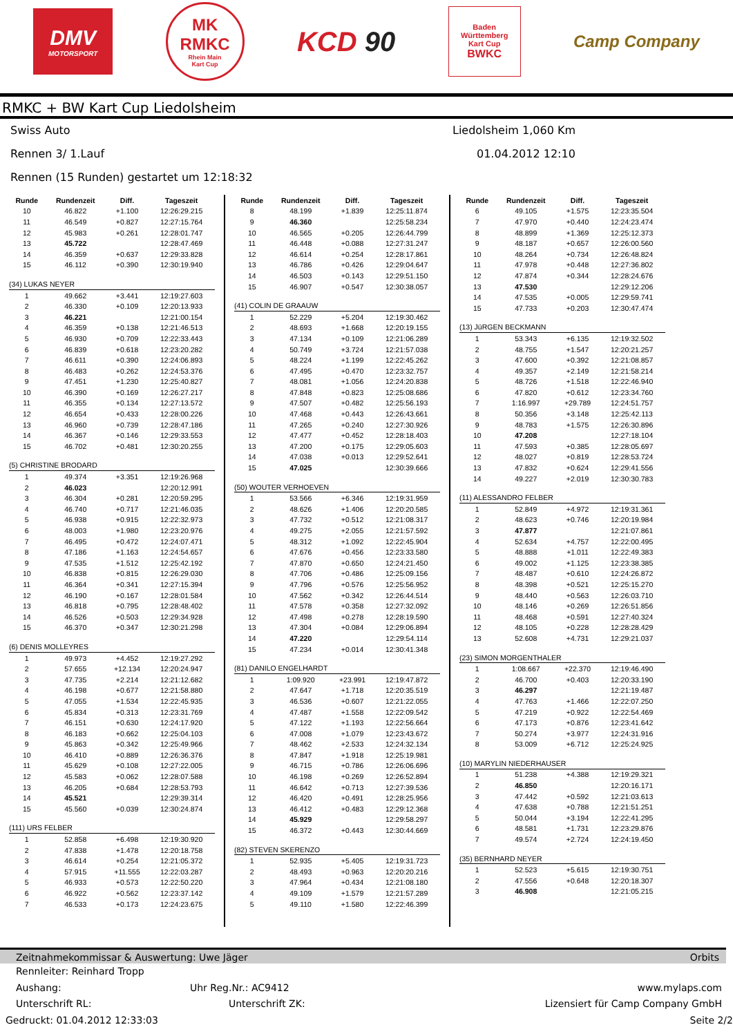DMV
MOTORSPORT
MK
RMKC
Rhein Main
Kart Cup
KCD 90
Baden
Württemberg
Kart Cup
BWKC
Camp Company
RMKC + BW Kart Cup Liedolsheim
Swiss Auto Liedolsheim 1,060 Km
Rennen 3/ 1.Lauf 01.04.2012 12:10
Rennen (15 Runden) gestartet um 12:18:32
| Runde | Rundenzeit | Diff. | Tageszeit |
| --- | --- | --- | --- |
| 10 | 46.822 | +1.100 | 12:26:29.215 |
| 11 | 46.549 | +0.827 | 12:27:15.764 |
| 12 | 45.983 | +0.261 | 12:28:01.747 |
| 13 | 45.722 | | 12:28:47.469 |
| 14 | 46.359 | +0.637 | 12:29:33.828 |
| 15 | 46.112 | +0.390 | 12:30:19.940 |
| (34) LUKAS NEYER | | | |
| 1 | 49.662 | +3.441 | 12:19:27.603 |
| 2 | 46.330 | +0.109 | 12:20:13.933 |
| 3 | 46.221 | | 12:21:00.154 |
| 4 | 46.359 | +0.138 | 12:21:46.513 |
| 5 | 46.930 | +0.709 | 12:22:33.443 |
| 6 | 46.839 | +0.618 | 12:23:20.282 |
| 7 | 46.611 | +0.390 | 12:24:06.893 |
| 8 | 46.483 | +0.262 | 12:24:53.376 |
| 9 | 47.451 | +1.230 | 12:25:40.827 |
| 10 | 46.390 | +0.169 | 12:26:27.217 |
| 11 | 46.355 | +0.134 | 12:27:13.572 |
| 12 | 46.654 | +0.433 | 12:28:00.226 |
| 13 | 46.960 | +0.739 | 12:28:47.186 |
| 14 | 46.367 | +0.146 | 12:29:33.553 |
| 15 | 46.702 | +0.481 | 12:30:20.255 |
| (5) CHRISTINE BRODARD | | | |
| 1 | 49.374 | +3.351 | 12:19:26.968 |
| 2 | 46.023 | | 12:20:12.991 |
| 3 | 46.304 | +0.281 | 12:20:59.295 |
| 4 | 46.740 | +0.717 | 12:21:46.035 |
| 5 | 46.938 | +0.915 | 12:22:32.973 |
| 6 | 48.003 | +1.980 | 12:23:20.976 |
| 7 | 46.495 | +0.472 | 12:24:07.471 |
| 8 | 47.186 | +1.163 | 12:24:54.657 |
| 9 | 47.535 | +1.512 | 12:25:42.192 |
| 10 | 46.838 | +0.815 | 12:26:29.030 |
| 11 | 46.364 | +0.341 | 12:27:15.394 |
| 12 | 46.190 | +0.167 | 12:28:01.584 |
| 13 | 46.818 | +0.795 | 12:28:48.402 |
| 14 | 46.526 | +0.503 | 12:29:34.928 |
| 15 | 46.370 | +0.347 | 12:30:21.298 |
| (6) DENIS MOLLEYRES | | | |
| 1 | 49.973 | +4.452 | 12:19:27.292 |
| 2 | 57.655 | +12.134 | 12:20:24.947 |
| 3 | 47.735 | +2.214 | 12:21:12.682 |
| 4 | 46.198 | +0.677 | 12:21:58.880 |
| 5 | 47.055 | +1.534 | 12:22:45.935 |
| 6 | 45.834 | +0.313 | 12:23:31.769 |
| 7 | 46.151 | +0.630 | 12:24:17.920 |
| 8 | 46.183 | +0.662 | 12:25:04.103 |
| 9 | 45.863 | +0.342 | 12:25:49.966 |
| 10 | 46.410 | +0.889 | 12:26:36.376 |
| 11 | 45.629 | +0.108 | 12:27:22.005 |
| 12 | 45.583 | +0.062 | 12:28:07.588 |
| 13 | 46.205 | +0.684 | 12:28:53.793 |
| 14 | 45.521 | | 12:29:39.314 |
| 15 | 45.560 | +0.039 | 12:30:24.874 |
| (111) URS FELBER | | | |
| 1 | 52.858 | +6.498 | 12:19:30.920 |
| 2 | 47.838 | +1.478 | 12:20:18.758 |
| 3 | 46.614 | +0.254 | 12:21:05.372 |
| 4 | 57.915 | +11.555 | 12:22:03.287 |
| 5 | 46.933 | +0.573 | 12:22:50.220 |
| 6 | 46.922 | +0.562 | 12:23:37.142 |
| 7 | 46.533 | +0.173 | 12:24:23.675 |
| Runde | Rundenzeit | Diff. | Tageszeit |
| --- | --- | --- | --- |
| 8 | 48.199 | +1.839 | 12:25:11.874 |
| 9 | 46.360 | | 12:25:58.234 |
| 10 | 46.565 | +0.205 | 12:26:44.799 |
| 11 | 46.448 | +0.088 | 12:27:31.247 |
| 12 | 46.614 | +0.254 | 12:28:17.861 |
| 13 | 46.786 | +0.426 | 12:29:04.647 |
| 14 | 46.503 | +0.143 | 12:29:51.150 |
| 15 | 46.907 | +0.547 | 12:30:38.057 |
| (41) COLIN DE GRAAUW | | | |
| 1 | 52.229 | +5.204 | 12:19:30.462 |
| 2 | 48.693 | +1.668 | 12:20:19.155 |
| 3 | 47.134 | +0.109 | 12:21:06.289 |
| 4 | 50.749 | +3.724 | 12:21:57.038 |
| 5 | 48.224 | +1.199 | 12:22:45.262 |
| 6 | 47.495 | +0.470 | 12:23:32.757 |
| 7 | 48.081 | +1.056 | 12:24:20.838 |
| 8 | 47.848 | +0.823 | 12:25:08.686 |
| 9 | 47.507 | +0.482 | 12:25:56.193 |
| 10 | 47.468 | +0.443 | 12:26:43.661 |
| 11 | 47.265 | +0.240 | 12:27:30.926 |
| 12 | 47.477 | +0.452 | 12:28:18.403 |
| 13 | 47.200 | +0.175 | 12:29:05.603 |
| 14 | 47.038 | +0.013 | 12:29:52.641 |
| 15 | 47.025 | | 12:30:39.666 |
| (50) WOUTER VERHOEVEN | | | |
| 1 | 53.566 | +6.346 | 12:19:31.959 |
| 2 | 48.626 | +1.406 | 12:20:20.585 |
| 3 | 47.732 | +0.512 | 12:21:08.317 |
| 4 | 49.275 | +2.055 | 12:21:57.592 |
| 5 | 48.312 | +1.092 | 12:22:45.904 |
| 6 | 47.676 | +0.456 | 12:23:33.580 |
| 7 | 47.870 | +0.650 | 12:24:21.450 |
| 8 | 47.706 | +0.486 | 12:25:09.156 |
| 9 | 47.796 | +0.576 | 12:25:56.952 |
| 10 | 47.562 | +0.342 | 12:26:44.514 |
| 11 | 47.578 | +0.358 | 12:27:32.092 |
| 12 | 47.498 | +0.278 | 12:28:19.590 |
| 13 | 47.304 | +0.084 | 12:29:06.894 |
| 14 | 47.220 | | 12:29:54.114 |
| 15 | 47.234 | +0.014 | 12:30:41.348 |
| (81) DANILO ENGELHARDT | | | |
| 1 | 1:09.920 | +23.991 | 12:19:47.872 |
| 2 | 47.647 | +1.718 | 12:20:35.519 |
| 3 | 46.536 | +0.607 | 12:21:22.055 |
| 4 | 47.487 | +1.558 | 12:22:09.542 |
| 5 | 47.122 | +1.193 | 12:22:56.664 |
| 6 | 47.008 | +1.079 | 12:23:43.672 |
| 7 | 48.462 | +2.533 | 12:24:32.134 |
| 8 | 47.847 | +1.918 | 12:25:19.981 |
| 9 | 46.715 | +0.786 | 12:26:06.696 |
| 10 | 46.198 | +0.269 | 12:26:52.894 |
| 11 | 46.642 | +0.713 | 12:27:39.536 |
| 12 | 46.420 | +0.491 | 12:28:25.956 |
| 13 | 46.412 | +0.483 | 12:29:12.368 |
| 14 | 45.929 | | 12:29:58.297 |
| 15 | 46.372 | +0.443 | 12:30:44.669 |
| (82) STEVEN SKERENZO | | | |
| 1 | 52.935 | +5.405 | 12:19:31.723 |
| 2 | 48.493 | +0.963 | 12:20:20.216 |
| 3 | 47.964 | +0.434 | 12:21:08.180 |
| 4 | 49.109 | +1.579 | 12:21:57.289 |
| 5 | 49.110 | +1.580 | 12:22:46.399 |
| Runde | Rundenzeit | Diff. | Tageszeit |
| --- | --- | --- | --- |
| 6 | 49.105 | +1.575 | 12:23:35.504 |
| 7 | 47.970 | +0.440 | 12:24:23.474 |
| 8 | 48.899 | +1.369 | 12:25:12.373 |
| 9 | 48.187 | +0.657 | 12:26:00.560 |
| 10 | 48.264 | +0.734 | 12:26:48.824 |
| 11 | 47.978 | +0.448 | 12:27:36.802 |
| 12 | 47.874 | +0.344 | 12:28:24.676 |
| 13 | 47.530 | | 12:29:12.206 |
| 14 | 47.535 | +0.005 | 12:29:59.741 |
| 15 | 47.733 | +0.203 | 12:30:47.474 |
| (13) JüRGEN BECKMANN | | | |
| 1 | 53.343 | +6.135 | 12:19:32.502 |
| 2 | 48.755 | +1.547 | 12:20:21.257 |
| 3 | 47.600 | +0.392 | 12:21:08.857 |
| 4 | 49.357 | +2.149 | 12:21:58.214 |
| 5 | 48.726 | +1.518 | 12:22:46.940 |
| 6 | 47.820 | +0.612 | 12:23:34.760 |
| 7 | 1:16.997 | +29.789 | 12:24:51.757 |
| 8 | 50.356 | +3.148 | 12:25:42.113 |
| 9 | 48.783 | +1.575 | 12:26:30.896 |
| 10 | 47.208 | | 12:27:18.104 |
| 11 | 47.593 | +0.385 | 12:28:05.697 |
| 12 | 48.027 | +0.819 | 12:28:53.724 |
| 13 | 47.832 | +0.624 | 12:29:41.556 |
| 14 | 49.227 | +2.019 | 12:30:30.783 |
| (11) ALESSANDRO FELBER | | | |
| 1 | 52.849 | +4.972 | 12:19:31.361 |
| 2 | 48.623 | +0.746 | 12:20:19.984 |
| 3 | 47.877 | | 12:21:07.861 |
| 4 | 52.634 | +4.757 | 12:22:00.495 |
| 5 | 48.888 | +1.011 | 12:22:49.383 |
| 6 | 49.002 | +1.125 | 12:23:38.385 |
| 7 | 48.487 | +0.610 | 12:24:26.872 |
| 8 | 48.398 | +0.521 | 12:25:15.270 |
| 9 | 48.440 | +0.563 | 12:26:03.710 |
| 10 | 48.146 | +0.269 | 12:26:51.856 |
| 11 | 48.468 | +0.591 | 12:27:40.324 |
| 12 | 48.105 | +0.228 | 12:28:28.429 |
| 13 | 52.608 | +4.731 | 12:29:21.037 |
| (23) SIMON MORGENTHALER | | | |
| 1 | 1:08.667 | +22.370 | 12:19:46.490 |
| 2 | 46.700 | +0.403 | 12:20:33.190 |
| 3 | 46.297 | | 12:21:19.487 |
| 4 | 47.763 | +1.466 | 12:22:07.250 |
| 5 | 47.219 | +0.922 | 12:22:54.469 |
| 6 | 47.173 | +0.876 | 12:23:41.642 |
| 7 | 50.274 | +3.977 | 12:24:31.916 |
| 8 | 53.009 | +6.712 | 12:25:24.925 |
| (10) MARYLIN NIEDERHAUSER | | | |
| 1 | 51.238 | +4.388 | 12:19:29.321 |
| 2 | 46.850 | | 12:20:16.171 |
| 3 | 47.442 | +0.592 | 12:21:03.613 |
| 4 | 47.638 | +0.788 | 12:21:51.251 |
| 5 | 50.044 | +3.194 | 12:22:41.295 |
| 6 | 48.581 | +1.731 | 12:23:29.876 |
| 7 | 49.574 | +2.724 | 12:24:19.450 |
| (35) BERNHARD NEYER | | | |
| 1 | 52.523 | +5.615 | 12:19:30.751 |
| 2 | 47.556 | +0.648 | 12:20:18.307 |
| 3 | 46.908 | | 12:21:05.215 |
Zeitnahmekommissar & Auswertung: Uwe Jäger Orbits
Rennleiter: Reinhard Tropp
Aushang: Uhr Reg.Nr.: AC9412 www.mylaps.com
Unterschrift RL: Unterschrift ZK: Lizensiert für Camp Company GmbH
Gedruckt: 01.04.2012 12:33:03 Seite 2/2